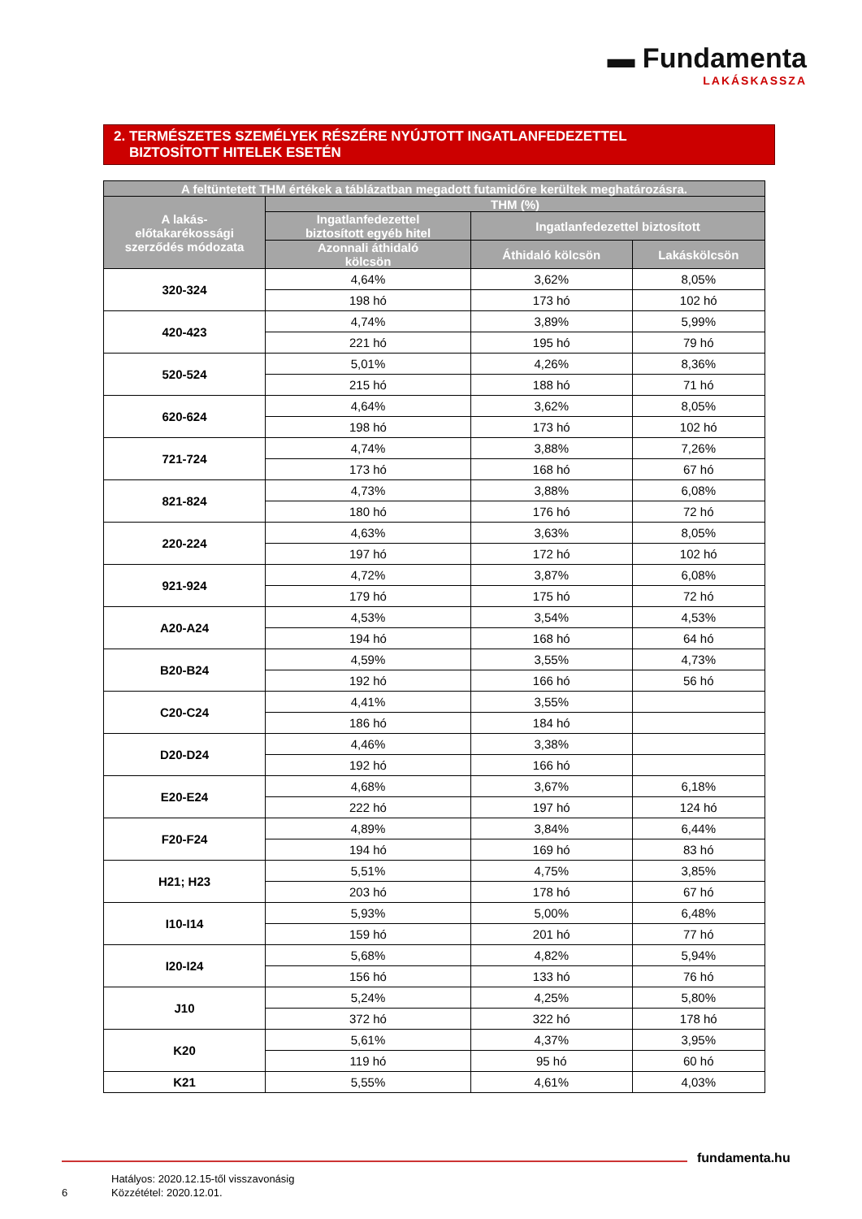▬ Fundamenta
LAKÁSKASSZA
2. TERMÉSZETES SZEMÉLYEK RÉSZÉRE NYÚJTOTT INGATLANFEDEZETTEL
BIZTOSÍTOTT HITELEK ESETÉN
| A feltüntetett THM értékek a táblázatban megadott futamidőre kerültek meghatározásra. | | | |
| --- | --- | --- | --- |
| A lakás- előtakarékossági szerződés módozata | THM (%) | | |
| | Ingatlanfedezettel biztosított egyéb hitel | Ingatlanfedezettel biztosított | |
| | Azonnali áthidaló kölcsön | Áthidaló kölcsön | Lakáskölcsön |
| 320-324 | 4,64% | 3,62% | 8,05% |
| | 198 hó | 173 hó | 102 hó |
| 420-423 | 4,74% | 3,89% | 5,99% |
| | 221 hó | 195 hó | 79 hó |
| 520-524 | 5,01% | 4,26% | 8,36% |
| | 215 hó | 188 hó | 71 hó |
| 620-624 | 4,64% | 3,62% | 8,05% |
| | 198 hó | 173 hó | 102 hó |
| 721-724 | 4,74% | 3,88% | 7,26% |
| | 173 hó | 168 hó | 67 hó |
| 821-824 | 4,73% | 3,88% | 6,08% |
| | 180 hó | 176 hó | 72 hó |
| 220-224 | 4,63% | 3,63% | 8,05% |
| | 197 hó | 172 hó | 102 hó |
| 921-924 | 4,72% | 3,87% | 6,08% |
| | 179 hó | 175 hó | 72 hó |
| A20-A24 | 4,53% | 3,54% | 4,53% |
| | 194 hó | 168 hó | 64 hó |
| B20-B24 | 4,59% | 3,55% | 4,73% |
| | 192 hó | 166 hó | 56 hó |
| C20-C24 | 4,41% | 3,55% | |
| | 186 hó | 184 hó | |
| D20-D24 | 4,46% | 3,38% | |
| | 192 hó | 166 hó | |
| E20-E24 | 4,68% | 3,67% | 6,18% |
| | 222 hó | 197 hó | 124 hó |
| F20-F24 | 4,89% | 3,84% | 6,44% |
| | 194 hó | 169 hó | 83 hó |
| H21; H23 | 5,51% | 4,75% | 3,85% |
| | 203 hó | 178 hó | 67 hó |
| I10-I14 | 5,93% | 5,00% | 6,48% |
| | 159 hó | 201 hó | 77 hó |
| I20-I24 | 5,68% | 4,82% | 5,94% |
| | 156 hó | 133 hó | 76 hó |
| J10 | 5,24% | 4,25% | 5,80% |
| | 372 hó | 322 hó | 178 hó |
| K20 | 5,61% | 4,37% | 3,95% |
| | 119 hó | 95 hó | 60 hó |
| K21 | 5,55% | 4,61% | 4,03% |
fundamenta.hu
Hatályos: 2020.12.15-től visszavonásig
Közzététel: 2020.12.01.
6